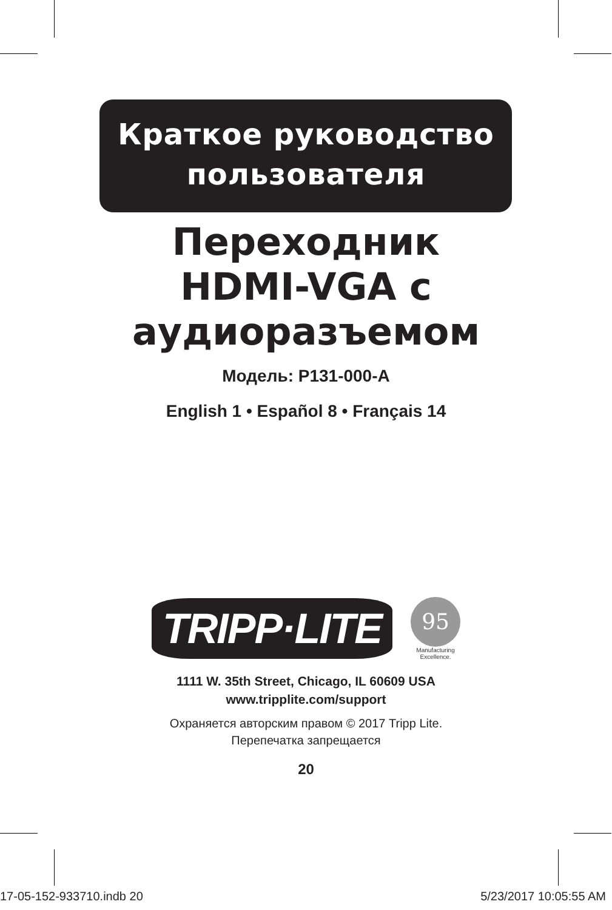Краткое руководство
пользователя
Переходник
HDMI-VGA с
аудиоразъемом
Модель: P131-000-A
English 1 • Español 8 • Français 14
TRIPP·LITE
95
Manufacturing
Excellence.
1111 W. 35th Street, Chicago, IL 60609 USA
www.tripplite.com/support
Охраняется авторским правом © 2017 Tripp Lite.
Перепечатка запрещается
20
17-05-152-933710.indb 20 5/23/2017 10:05:55 AM